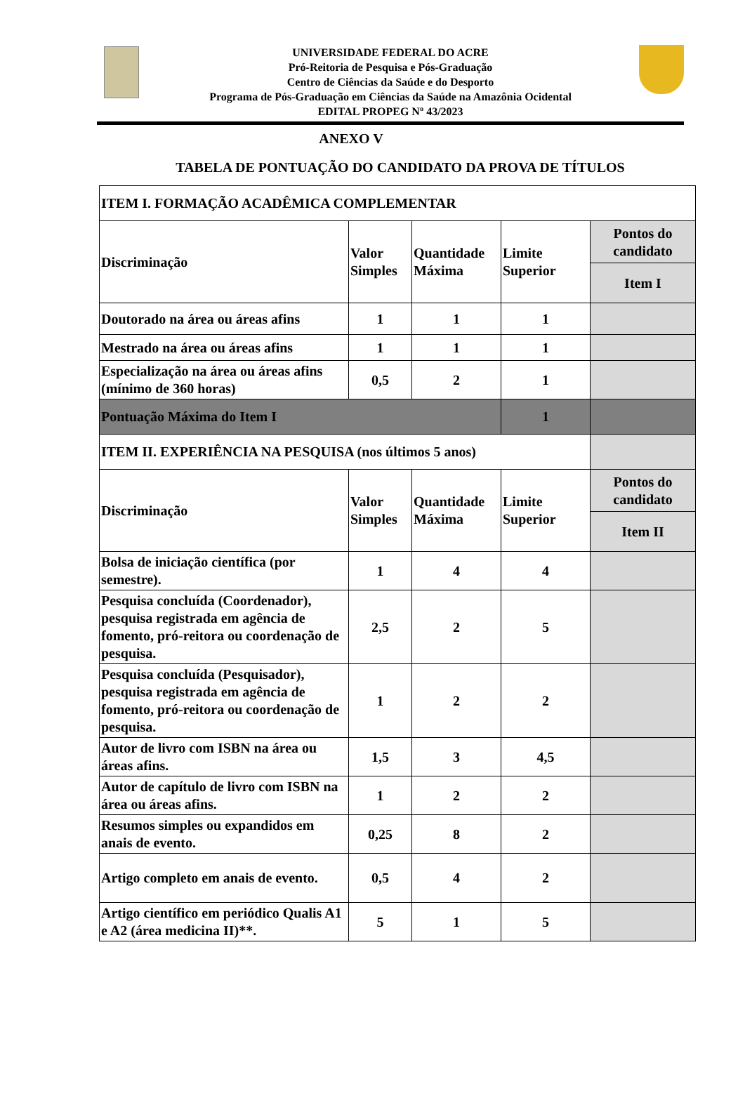UNIVERSIDADE FEDERAL DO ACRE
Pró-Reitoria de Pesquisa e Pós-Graduação
Centro de Ciências da Saúde e do Desporto
Programa de Pós-Graduação em Ciências da Saúde na Amazônia Ocidental
EDITAL PROPEG Nº 43/2023
ANEXO V
TABELA DE PONTUAÇÃO DO CANDIDATO DA PROVA DE TÍTULOS
| ITEM I. FORMAÇÃO ACADÊMICA COMPLEMENTAR | | | | |
| Discriminação | Valor Simples | Quantidade Máxima | Limite Superior | Pontos do candidato |
| | | | | Item I |
| Doutorado na área ou áreas afins | 1 | 1 | 1 | |
| Mestrado na área ou áreas afins | 1 | 1 | 1 | |
| Especialização na área ou áreas afins (mínimo de 360 horas) | 0,5 | 2 | 1 | |
| Pontuação Máxima do Item I | | | 1 | |
| ITEM II. EXPERIÊNCIA NA PESQUISA (nos últimos 5 anos) | | | | |
| Discriminação | Valor Simples | Quantidade Máxima | Limite Superior | Pontos do candidato |
| | | | | Item II |
| Bolsa de iniciação científica (por semestre). | 1 | 4 | 4 | |
| Pesquisa concluída (Coordenador), pesquisa registrada em agência de fomento, pró-reitora ou coordenação de pesquisa. | 2,5 | 2 | 5 | |
| Pesquisa concluída (Pesquisador), pesquisa registrada em agência de fomento, pró-reitora ou coordenação de pesquisa. | 1 | 2 | 2 | |
| Autor de livro com ISBN na área ou áreas afins. | 1,5 | 3 | 4,5 | |
| Autor de capítulo de livro com ISBN na área ou áreas afins. | 1 | 2 | 2 | |
| Resumos simples ou expandidos em anais de evento. | 0,25 | 8 | 2 | |
| Artigo completo em anais de evento. | 0,5 | 4 | 2 | |
| Artigo científico em periódico Qualis A1 e A2 (área medicina II)**. | 5 | 1 | 5 | |